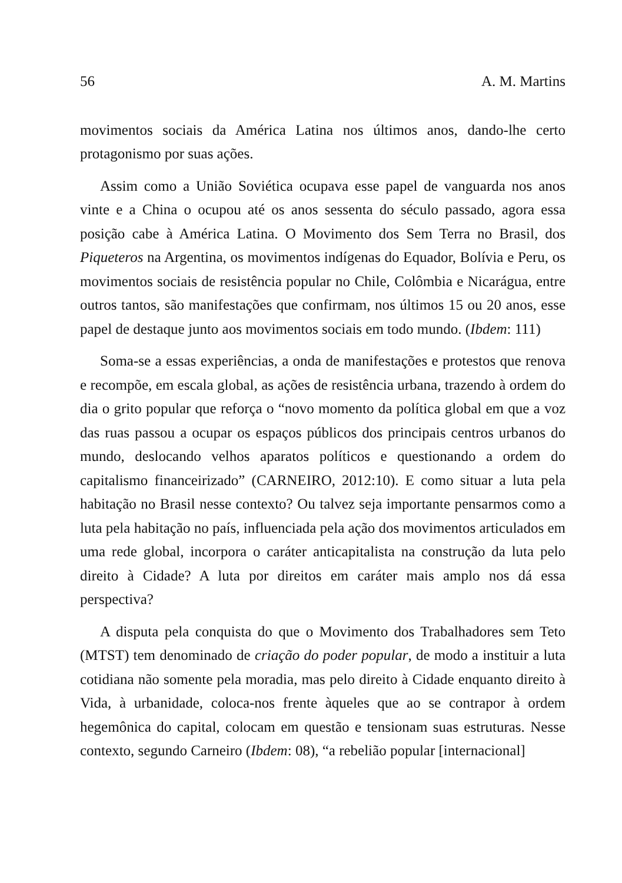56 A. M. Martins
movimentos sociais da América Latina nos últimos anos, dando-lhe certo protagonismo por suas ações.
Assim como a União Soviética ocupava esse papel de vanguarda nos anos vinte e a China o ocupou até os anos sessenta do século passado, agora essa posição cabe à América Latina. O Movimento dos Sem Terra no Brasil, dos Piqueteros na Argentina, os movimentos indígenas do Equador, Bolívia e Peru, os movimentos sociais de resistência popular no Chile, Colômbia e Nicarágua, entre outros tantos, são manifestações que confirmam, nos últimos 15 ou 20 anos, esse papel de destaque junto aos movimentos sociais em todo mundo. (Ibdem: 111)
Soma-se a essas experiências, a onda de manifestações e protestos que renova e recompõe, em escala global, as ações de resistência urbana, trazendo à ordem do dia o grito popular que reforça o “novo momento da política global em que a voz das ruas passou a ocupar os espaços públicos dos principais centros urbanos do mundo, deslocando velhos aparatos políticos e questionando a ordem do capitalismo financeirizado” (CARNEIRO, 2012:10). E como situar a luta pela habitação no Brasil nesse contexto? Ou talvez seja importante pensarmos como a luta pela habitação no país, influenciada pela ação dos movimentos articulados em uma rede global, incorpora o caráter anticapitalista na construção da luta pelo direito à Cidade? A luta por direitos em caráter mais amplo nos dá essa perspectiva?
A disputa pela conquista do que o Movimento dos Trabalhadores sem Teto (MTST) tem denominado de criação do poder popular, de modo a instituir a luta cotidiana não somente pela moradia, mas pelo direito à Cidade enquanto direito à Vida, à urbanidade, coloca-nos frente àqueles que ao se contrapor à ordem hegemônica do capital, colocam em questão e tensionam suas estruturas. Nesse contexto, segundo Carneiro (Ibdem: 08), “a rebelião popular [internacional]